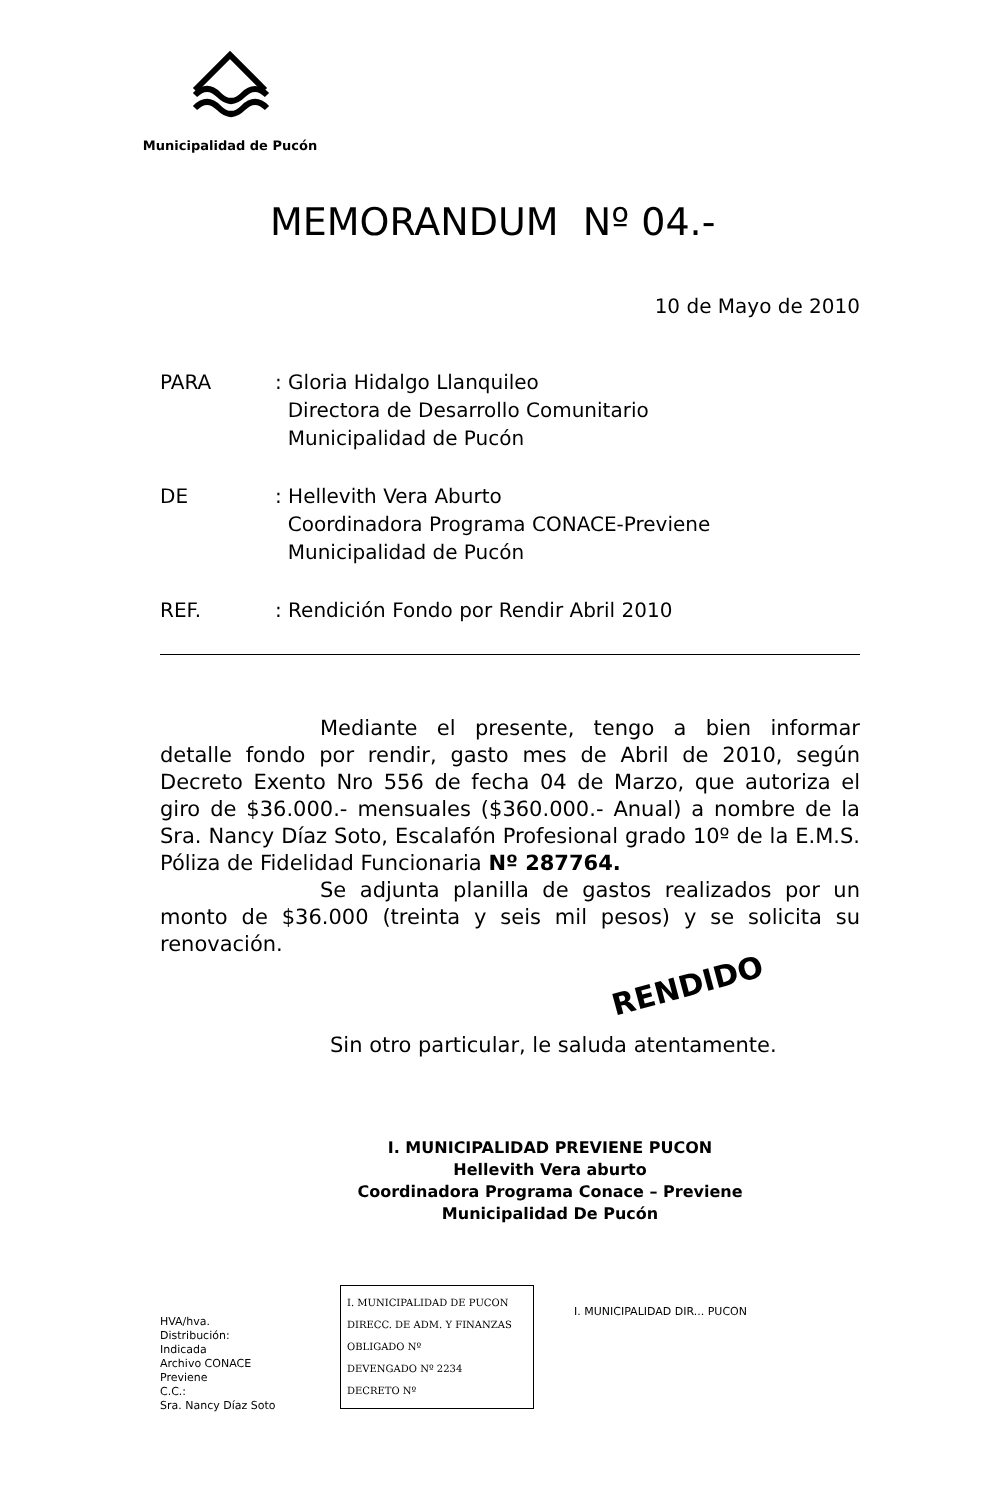Municipalidad de Pucón
MEMORANDUM Nº 04.-
10 de Mayo de 2010
PARA : Gloria Hidalgo Llanquileo
Directora de Desarrollo Comunitario
Municipalidad de Pucón
DE : Hellevith Vera Aburto
Coordinadora Programa CONACE-Previene
Municipalidad de Pucón
REF. : Rendición Fondo por Rendir Abril 2010
Mediante el presente, tengo a bien informar detalle fondo por rendir, gasto mes de Abril de 2010, según Decreto Exento Nro 556 de fecha 04 de Marzo, que autoriza el giro de $36.000.- mensuales ($360.000.- Anual) a nombre de la Sra. Nancy Díaz Soto, Escalafón Profesional grado 10º de la E.M.S. Póliza de Fidelidad Funcionaria Nº 287764.
Se adjunta planilla de gastos realizados por un monto de $36.000 (treinta y seis mil pesos) y se solicita su renovación.
RENDIDO
Sin otro particular, le saluda atentamente.
I. MUNICIPALIDAD PREVIENE PUCON
Hellevith Vera aburto
Coordinadora Programa Conace – Previene
Municipalidad De Pucón
HVA/hva.
Distribución:
Indicada
Archivo CONACE Previene
C.C.:
Sra. Nancy Díaz Soto
I. MUNICIPALIDAD DE PUCON
DIRECC. DE ADM. Y FINANZAS
OBLIGADO Nº
DEVENGADO Nº 2234
DECRETO Nº
I. MUNICIPALIDAD DIR... PUCON